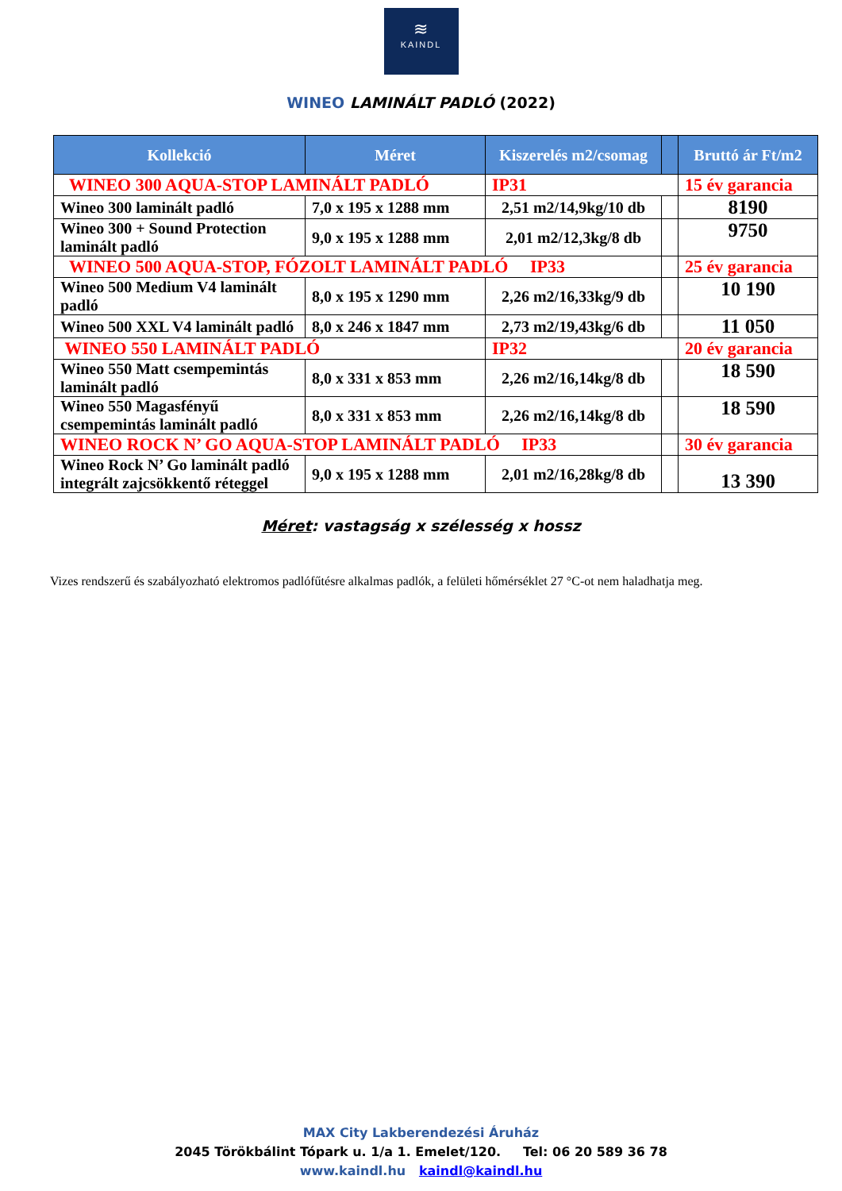≋
KAINDL
WINEO LAMINÁLT PADLÓ (2022)
| Kollekció | Méret | Kiszerelés m2/csomag | | Bruttó ár Ft/m2 |
| --- | --- | --- | --- | --- |
| WINEO 300 AQUA-STOP LAMINÁLT PADLÓ | | IP31 | | 15 év garancia |
| Wineo 300 laminált padló | 7,0 x 195 x 1288 mm | 2,51 m2/14,9kg/10 db | | 8190 |
| Wineo 300 + Sound Protection laminált padló | 9,0 x 195 x 1288 mm | 2,01 m2/12,3kg/8 db | | 9750 |
| WINEO 500 AQUA-STOP, FÓZOLT LAMINÁLT PADLÓ IP33 | | | | 25 év garancia |
| Wineo 500 Medium V4 laminált padló | 8,0 x 195 x 1290 mm | 2,26 m2/16,33kg/9 db | | 10 190 |
| Wineo 500 XXL V4 laminált padló | 8,0 x 246 x 1847 mm | 2,73 m2/19,43kg/6 db | | 11 050 |
| WINEO 550 LAMINÁLT PADLÓ | | IP32 | | 20 év garancia |
| Wineo 550 Matt csempemintás laminált padló | 8,0 x 331 x 853 mm | 2,26 m2/16,14kg/8 db | | 18 590 |
| Wineo 550 Magasfényű csempemintás laminált padló | 8,0 x 331 x 853 mm | 2,26 m2/16,14kg/8 db | | 18 590 |
| WINEO ROCK N’ GO AQUA-STOP LAMINÁLT PADLÓ IP33 | | | | 30 év garancia |
| Wineo Rock N’ Go laminált padló integrált zajcsökkentő réteggel | 9,0 x 195 x 1288 mm | 2,01 m2/16,28kg/8 db | | 13 390 |
Méret: vastagság x szélesség x hossz
Vizes rendszerű és szabályozható elektromos padlófűtésre alkalmas padlók, a felületi hőmérséklet 27 °C-ot nem haladhatja meg.
MAX City Lakberendezési Áruház
2045 Törökbálint Tópark u. 1/a 1. Emelet/120. Tel: 06 20 589 36 78
www.kaindl.hu kaindl@kaindl.hu